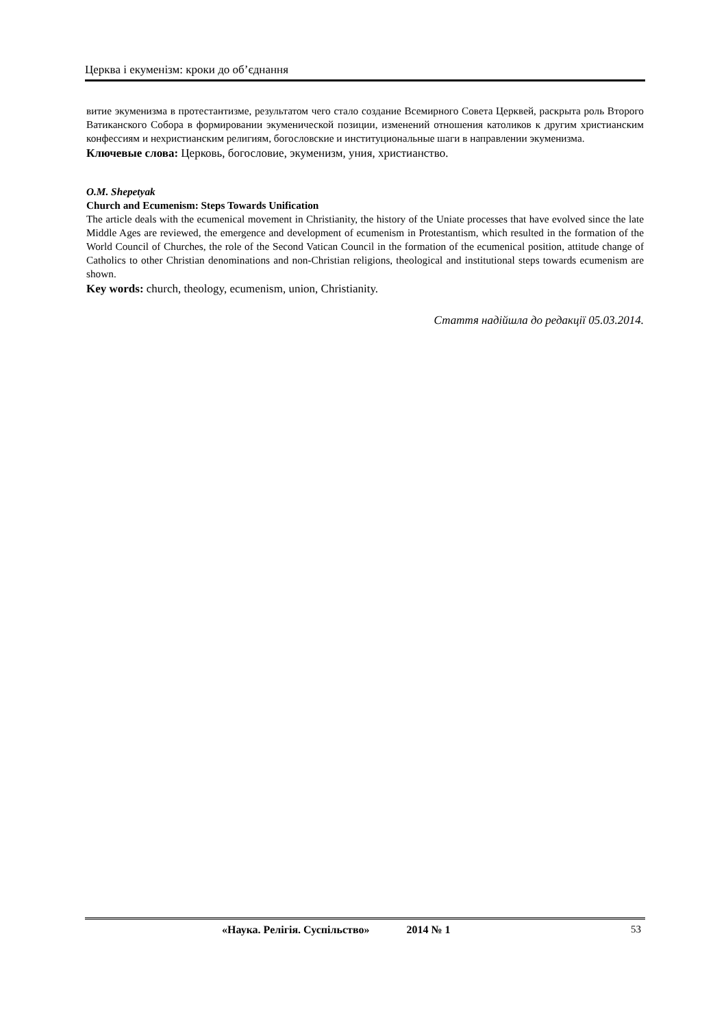Церква і екуменізм: кроки до об’єднання
витие экуменизма в протестантизме, результатом чего стало создание Всемирного Совета Церквей, раскрыта роль Второго Ватиканского Собора в формировании экуменической позиции, изменений отношения католиков к другим христианским конфессиям и нехристианским религиям, богословские и институциональные шаги в направлении экуменизма.
Ключевые слова: Церковь, богословие, экуменизм, уния, христианство.
O.M. Shepetyak
Church and Ecumenism: Steps Towards Unification
The article deals with the ecumenical movement in Christianity, the history of the Uniate processes that have evolved since the late Middle Ages are reviewed, the emergence and development of ecumenism in Protestantism, which resulted in the formation of the World Council of Churches, the role of the Second Vatican Council in the formation of the ecumenical position, attitude change of Catholics to other Christian denominations and non-Christian religions, theological and institutional steps towards ecumenism are shown.
Key words: church, theology, ecumenism, union, Christianity.
Стаття надійшла до редакції 05.03.2014.
«Наука. Релігія. Суспільство» 2014 № 1 53